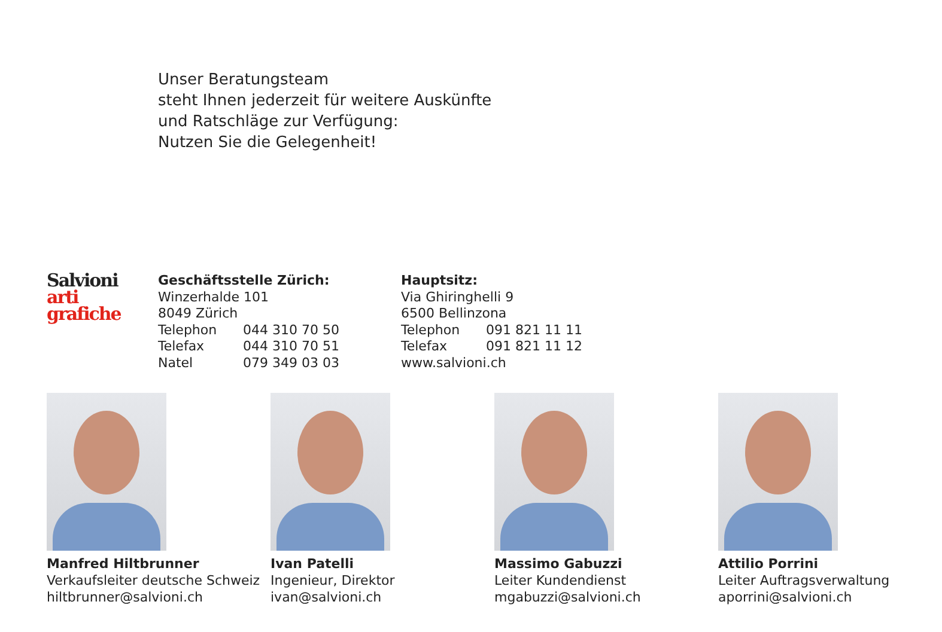Unser Beratungsteam
steht Ihnen jederzeit für weitere Auskünfte
und Ratschläge zur Verfügung:
Nutzen Sie die Gelegenheit!
Salvioni
arti
grafiche
Geschäftsstelle Zürich:
Winzerhalde 101
8049 Zürich
Telephon 044 310 70 50
Telefax 044 310 70 51
Natel 079 349 03 03
Hauptsitz:
Via Ghiringhelli 9
6500 Bellinzona
Telephon 091 821 11 11
Telefax 091 821 11 12
www.salvioni.ch
Manfred Hiltbrunner
Verkaufsleiter deutsche Schweiz
hiltbrunner@salvioni.ch
Ivan Patelli
Ingenieur, Direktor
ivan@salvioni.ch
Massimo Gabuzzi
Leiter Kundendienst
mgabuzzi@salvioni.ch
Attilio Porrini
Leiter Auftragsverwaltung
aporrini@salvioni.ch